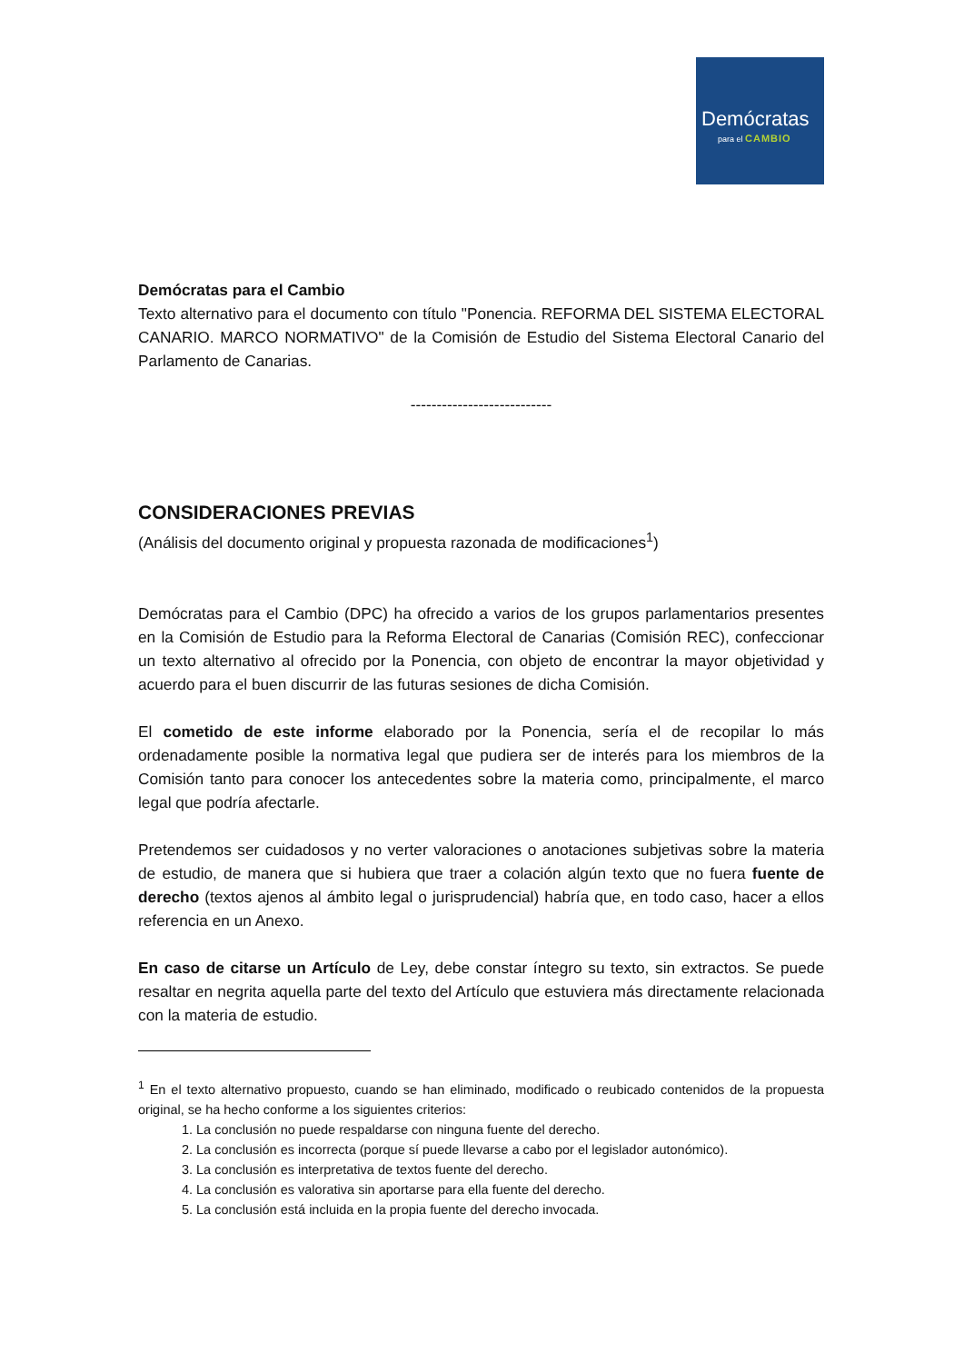Demócratas
para el CAMBIO
Demócratas para el Cambio
Texto alternativo para el documento con título "Ponencia. REFORMA DEL SISTEMA ELECTORAL CANARIO. MARCO NORMATIVO" de la Comisión de Estudio del Sistema Electoral Canario del Parlamento de Canarias.
---------------------------
CONSIDERACIONES PREVIAS
(Análisis del documento original y propuesta razonada de modificaciones<sup>1</sup>)
Demócratas para el Cambio (DPC) ha ofrecido a varios de los grupos parlamentarios presentes en la Comisión de Estudio para la Reforma Electoral de Canarias (Comisión REC), confeccionar un texto alternativo al ofrecido por la Ponencia, con objeto de encontrar la mayor objetividad y acuerdo para el buen discurrir de las futuras sesiones de dicha Comisión.
El cometido de este informe elaborado por la Ponencia, sería el de recopilar lo más ordenadamente posible la normativa legal que pudiera ser de interés para los miembros de la Comisión tanto para conocer los antecedentes sobre la materia como, principalmente, el marco legal que podría afectarle.
Pretendemos ser cuidadosos y no verter valoraciones o anotaciones subjetivas sobre la materia de estudio, de manera que si hubiera que traer a colación algún texto que no fuera fuente de derecho (textos ajenos al ámbito legal o jurisprudencial) habría que, en todo caso, hacer a ellos referencia en un Anexo.
En caso de citarse un Artículo de Ley, debe constar íntegro su texto, sin extractos. Se puede resaltar en negrita aquella parte del texto del Artículo que estuviera más directamente relacionada con la materia de estudio.
<sup>1</sup> En el texto alternativo propuesto, cuando se han eliminado, modificado o reubicado contenidos de la propuesta original, se ha hecho conforme a los siguientes criterios:
1. La conclusión no puede respaldarse con ninguna fuente del derecho.
2. La conclusión es incorrecta (porque sí puede llevarse a cabo por el legislador autonómico).
3. La conclusión es interpretativa de textos fuente del derecho.
4. La conclusión es valorativa sin aportarse para ella fuente del derecho.
5. La conclusión está incluida en la propia fuente del derecho invocada.